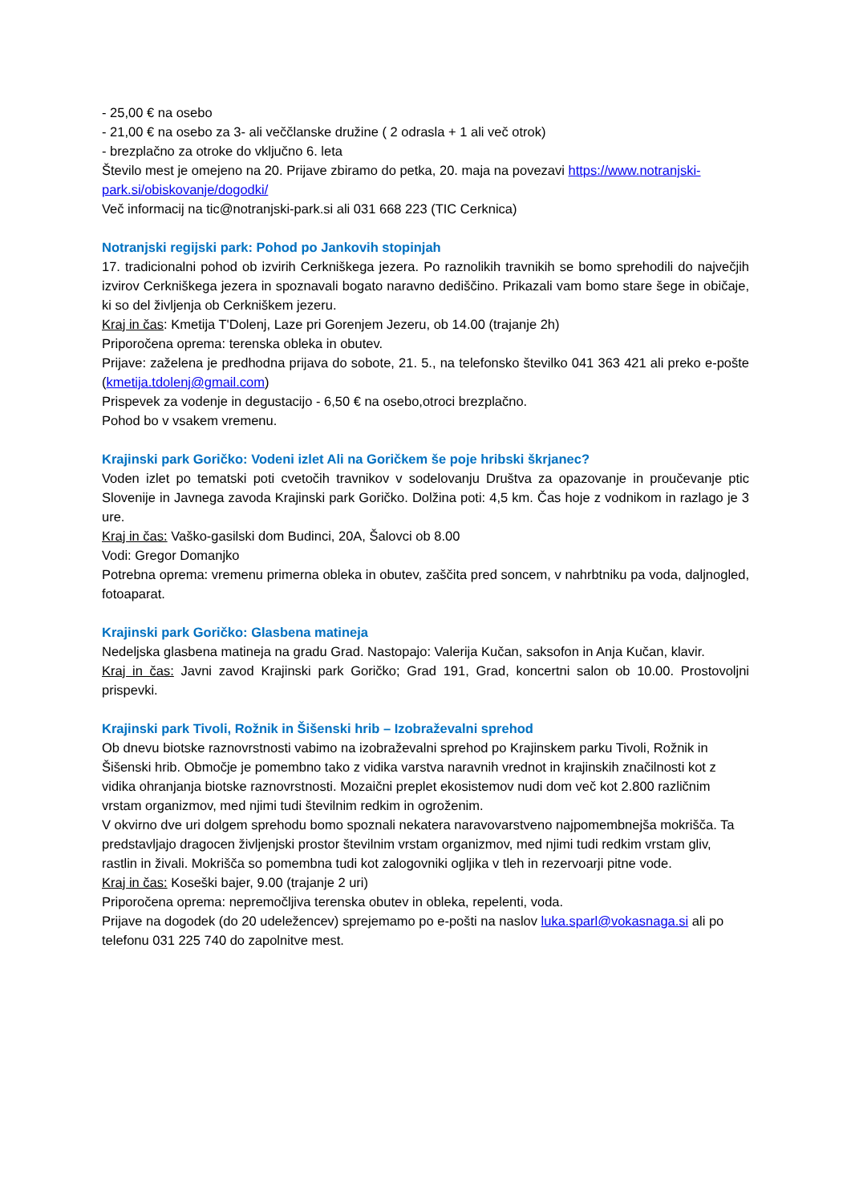- 25,00 € na osebo
- 21,00 € na osebo za 3- ali veččlanske družine ( 2 odrasla + 1 ali več otrok)
- brezplačno za otroke do vključno 6. leta
Število mest je omejeno na 20. Prijave zbiramo do petka, 20. maja na povezavi https://www.notranjski-park.si/obiskovanje/dogodki/
Več informacij na tic@notranjski-park.si ali 031 668 223 (TIC Cerknica)
Notranjski regijski park: Pohod po Jankovih stopinjah
17. tradicionalni pohod ob izvirih Cerkniškega jezera. Po raznolikih travnikih se bomo sprehodili do največjih izvirov Cerkniškega jezera in spoznavali bogato naravno dediščino. Prikazali vam bomo stare šege in običaje, ki so del življenja ob Cerkniškem jezeru.
Kraj in čas: Kmetija T'Dolenj, Laze pri Gorenjem Jezeru, ob 14.00 (trajanje 2h)
Priporočena oprema: terenska obleka in obutev.
Prijave: zaželena je predhodna prijava do sobote, 21. 5., na telefonsko številko 041 363 421 ali preko e-pošte (kmetija.tdolenj@gmail.com)
Prispevek za vodenje in degustacijo - 6,50 € na osebo,otroci brezplačno.
Pohod bo v vsakem vremenu.
Krajinski park Goričko: Vodeni izlet Ali na Goričkem še poje hribski škrjanec?
Voden izlet po tematski poti cvetočih travnikov v sodelovanju Društva za opazovanje in proučevanje ptic Slovenije in Javnega zavoda Krajinski park Goričko. Dolžina poti: 4,5 km. Čas hoje z vodnikom in razlago je 3 ure.
Kraj in čas: Vaško-gasilski dom Budinci, 20A, Šalovci ob 8.00
Vodi: Gregor Domanjko
Potrebna oprema: vremenu primerna obleka in obutev, zaščita pred soncem, v nahrbtniku pa voda, daljnogled, fotoaparat.
Krajinski park Goričko: Glasbena matineja
Nedeljska glasbena matineja na gradu Grad. Nastopajo: Valerija Kučan, saksofon in Anja Kučan, klavir.
Kraj in čas: Javni zavod Krajinski park Goričko; Grad 191, Grad, koncertni salon ob 10.00. Prostovoljni prispevki.
Krajinski park Tivoli, Rožnik in Šišenski hrib – Izobraževalni sprehod
Ob dnevu biotske raznovrstnosti vabimo na izobraževalni sprehod po Krajinskem parku Tivoli, Rožnik in Šišenski hrib. Območje je pomembno tako z vidika varstva naravnih vrednot in krajinskih značilnosti kot z vidika ohranjanja biotske raznovrstnosti. Mozaični preplet ekosistemov nudi dom več kot 2.800 različnim vrstam organizmov, med njimi tudi številnim redkim in ogroženim.
V okvirno dve uri dolgem sprehodu bomo spoznali nekatera naravovarstveno najpomembnejša mokrišča. Ta predstavljajo dragocen življenjski prostor številnim vrstam organizmov, med njimi tudi redkim vrstam gliv, rastlin in živali. Mokrišča so pomembna tudi kot zalogovniki ogljika v tleh in rezervoarji pitne vode.
Kraj in čas: Koseški bajer, 9.00 (trajanje 2 uri)
Priporočena oprema: nepremočljiva terenska obutev in obleka, repelenti, voda.
Prijave na dogodek (do 20 udeležencev) sprejemamo po e-pošti na naslov luka.sparl@vokasnaga.si ali po telefonu 031 225 740 do zapolnitve mest.